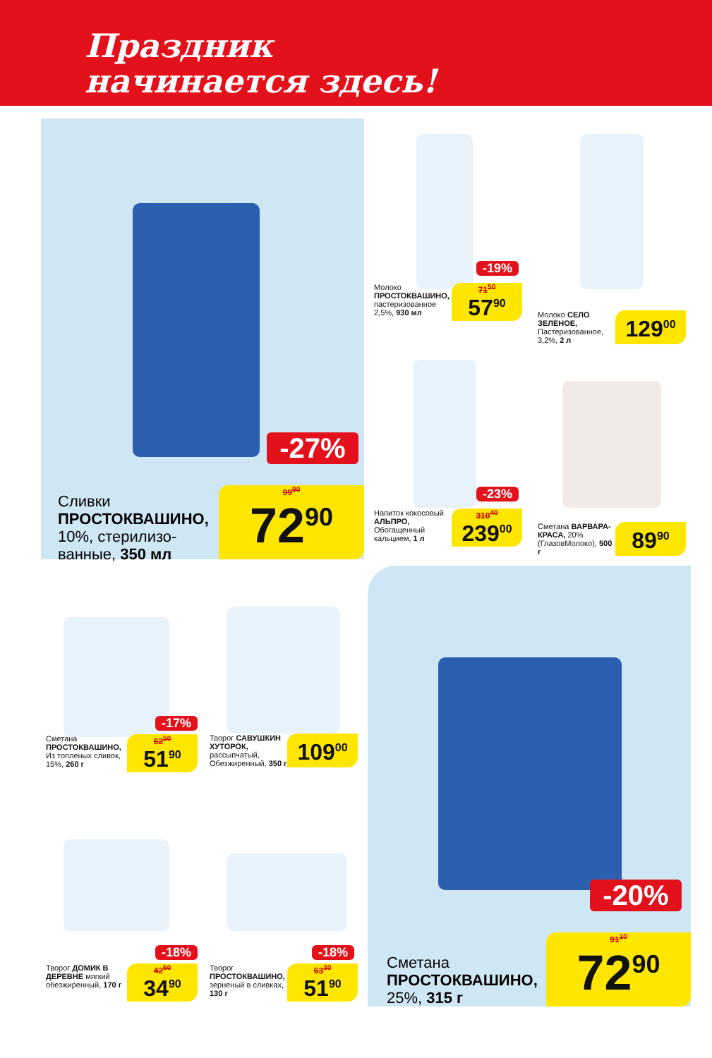Праздник
начинается здесь!
-27%
Сливки ПРОСТОКВАШИНО, 10%, стерилизо­ванные, 350 мл
99<sup>90</sup>
72<sup>90</sup>
-19%
Молоко ПРОСТОКВАШИНО, пастеризованное 2,5%, 930 мл
71<sup>50</sup>
57<sup>90</sup>
Молоко СЕЛО ЗЕЛЕНОЕ, Пастеризованное, 3,2%, 2 л
129<sup>00</sup>
-23%
Напиток коко­совый АЛЬПРО, Обогащенный кальцием, 1 л
310<sup>40</sup>
239<sup>00</sup>
Сметана ВАРВАРА-КРАСА, 20% (ГлазовМо­локо), 500 г
89<sup>90</sup>
-17%
Сметана ПРОСТОКВАШИНО, Из топленых сливок, 15%, 260 г
62<sup>50</sup>
51<sup>90</sup>
Творог САВУШКИН ХУТОРОК, рассыпчатый, Обезжиренный, 350 г
109<sup>00</sup>
-18%
Творог ДОМИК В ДЕРЕВНЕ мягкий обезжиренный, 170 г
42<sup>60</sup>
34<sup>90</sup>
-18%
Творог ПРОСТОКВАШИНО, зерненый в слив­ках, 130 г
63<sup>30</sup>
51<sup>90</sup>
-20%
Сметана ПРОСТОКВАШИНО, 25%, 315 г
91<sup>10</sup>
72<sup>90</sup>